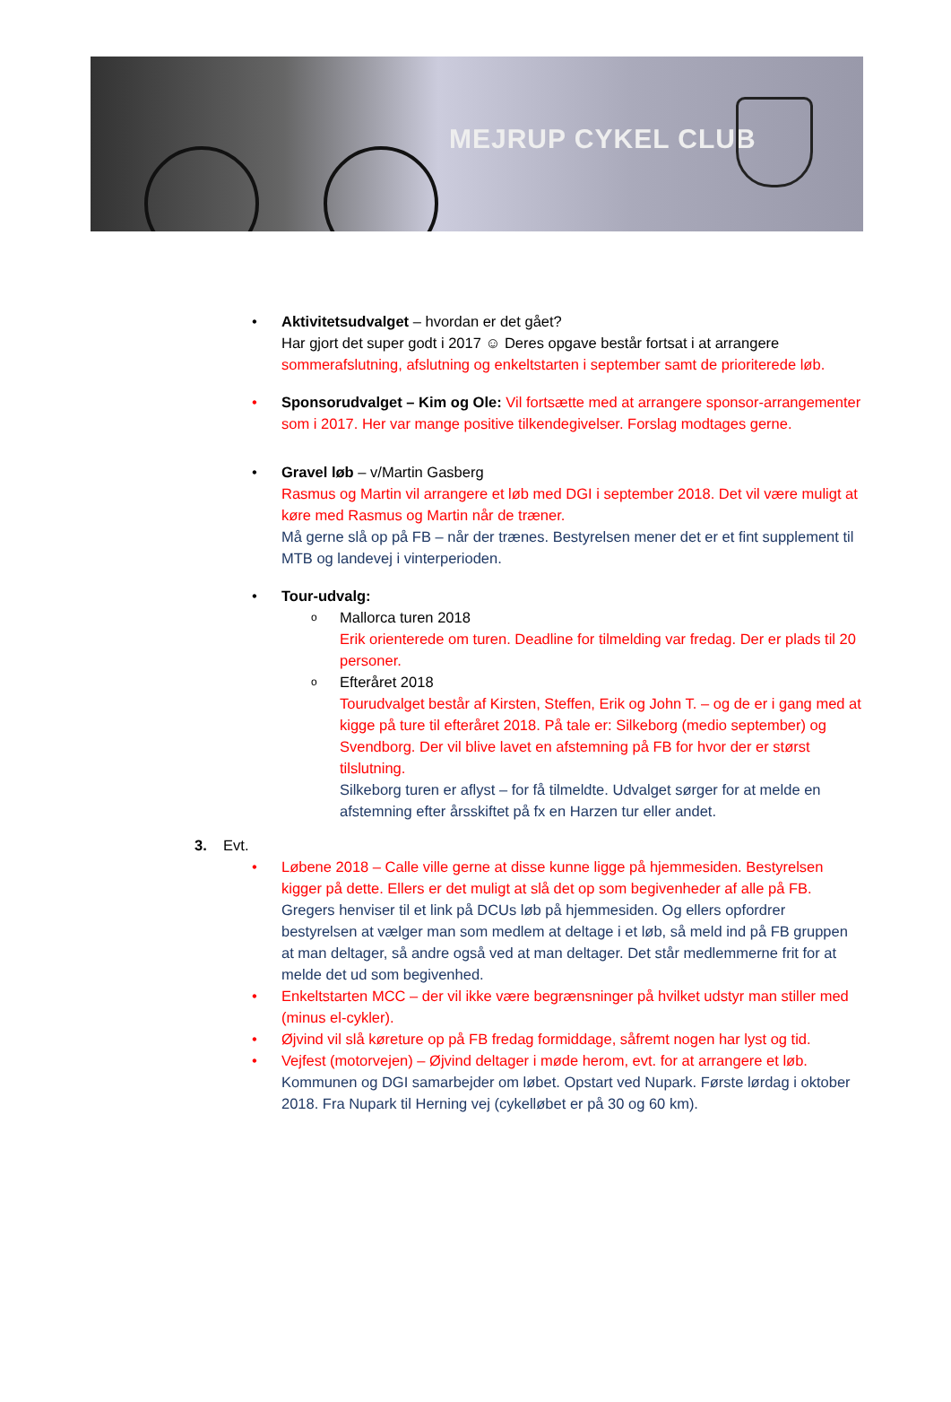MEJRUP CYKEL CLUB
• Aktivitetsudvalget – hvordan er det gået?
Har gjort det super godt i 2017 ☺ Deres opgave består fortsat i at arrangere sommerafslutning, afslutning og enkeltstarten i september samt de prioriterede løb.
• Sponsorudvalget – Kim og Ole: Vil fortsætte med at arrangere sponsor-arrangementer som i 2017. Her var mange positive tilkendegivelser. Forslag modtages gerne.
• Gravel løb – v/Martin Gasberg
Rasmus og Martin vil arrangere et løb med DGI i september 2018. Det vil være muligt at køre med Rasmus og Martin når de træner.
Må gerne slå op på FB – når der trænes. Bestyrelsen mener det er et fint supplement til MTB og landevej i vinterperioden.
• Tour-udvalg:
o Mallorca turen 2018
Erik orienterede om turen. Deadline for tilmelding var fredag. Der er plads til 20 personer.
o Efteråret 2018
Tourudvalget består af Kirsten, Steffen, Erik og John T. – og de er i gang med at kigge på ture til efteråret 2018. På tale er: Silkeborg (medio september) og Svendborg. Der vil blive lavet en afstemning på FB for hvor der er størst tilslutning.
Silkeborg turen er aflyst – for få tilmeldte. Udvalget sørger for at melde en afstemning efter årsskiftet på fx en Harzen tur eller andet.
3. Evt.
• Løbene 2018 – Calle ville gerne at disse kunne ligge på hjemmesiden. Bestyrelsen kigger på dette. Ellers er det muligt at slå det op som begivenheder af alle på FB. Gregers henviser til et link på DCUs løb på hjemmesiden. Og ellers opfordrer bestyrelsen at vælger man som medlem at deltage i et løb, så meld ind på FB gruppen at man deltager, så andre også ved at man deltager. Det står medlemmerne frit for at melde det ud som begivenhed.
• Enkeltstarten MCC – der vil ikke være begrænsninger på hvilket udstyr man stiller med (minus el-cykler).
• Øjvind vil slå køreture op på FB fredag formiddage, såfremt nogen har lyst og tid.
• Vejfest (motorvejen) – Øjvind deltager i møde herom, evt. for at arrangere et løb.
Kommunen og DGI samarbejder om løbet. Opstart ved Nupark. Første lørdag i oktober 2018. Fra Nupark til Herning vej (cykelløbet er på 30 og 60 km).